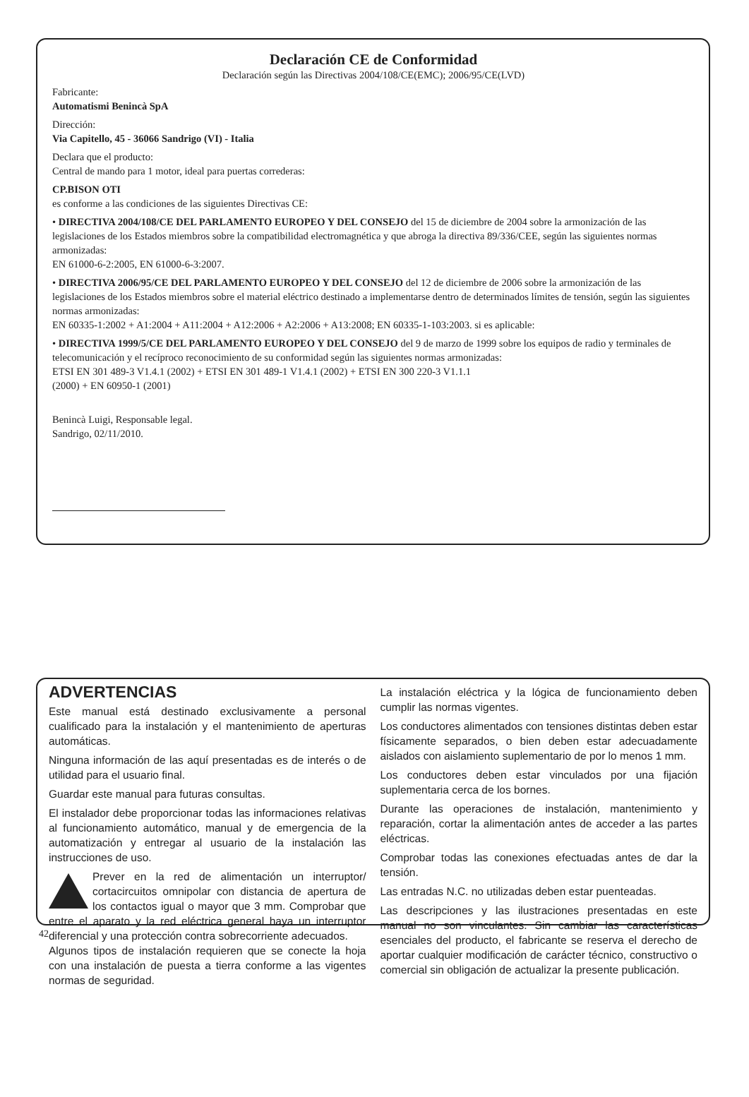Declaración CE de Conformidad
Declaración según las Directivas 2004/108/CE(EMC); 2006/95/CE(LVD)
Fabricante:
Automatismi Benincà SpA
Dirección:
Via Capitello, 45 - 36066 Sandrigo (VI) - Italia
Declara que el producto:
Central de mando para 1 motor, ideal para puertas correderas:
CP.BISON OTI
es conforme a las condiciones de las siguientes Directivas CE:
• DIRECTIVA 2004/108/CE DEL PARLAMENTO EUROPEO Y DEL CONSEJO del 15 de diciembre de 2004 sobre la armonización de las legislaciones de los Estados miembros sobre la compatibilidad electromagnética y que abroga la directiva 89/336/CEE, según las siguientes normas armonizadas:
EN 61000-6-2:2005, EN 61000-6-3:2007.
• DIRECTIVA 2006/95/CE DEL PARLAMENTO EUROPEO Y DEL CONSEJO del 12 de diciembre de 2006 sobre la armonización de las legislaciones de los Estados miembros sobre el material eléctrico destinado a implementarse dentro de determinados límites de tensión, según las siguientes normas armonizadas:
EN 60335-1:2002 + A1:2004 + A11:2004 + A12:2006 + A2:2006 + A13:2008; EN 60335-1-103:2003. si es aplicable:
• DIRECTIVA 1999/5/CE DEL PARLAMENTO EUROPEO Y DEL CONSEJO del 9 de marzo de 1999 sobre los equipos de radio y terminales de telecomunicación y el recíproco reconocimiento de su conformidad según las siguientes normas armonizadas:
ETSI EN 301 489-3 V1.4.1 (2002) + ETSI EN 301 489-1 V1.4.1 (2002) + ETSI EN 300 220-3 V1.1.1
(2000) + EN 60950-1 (2001)
Benincà Luigi, Responsable legal.
Sandrigo, 02/11/2010.
ADVERTENCIAS
Este manual está destinado exclusivamente a personal cualificado para la instalación y el mantenimiento de aperturas automáticas.
Ninguna información de las aquí presentadas es de interés o de utilidad para el usuario final.
Guardar este manual para futuras consultas.
El instalador debe proporcionar todas las informaciones relativas al funcionamiento automático, manual y de emergencia de la automatización y entregar al usuario de la instalación las instrucciones de uso.
Prever en la red de alimentación un interruptor/ cortacircuitos omnipolar con distancia de apertura de los contactos igual o mayor que 3 mm. Comprobar que entre el aparato y la red eléctrica general haya un interruptor diferencial y una protección contra sobrecorriente adecuados.
Algunos tipos de instalación requieren que se conecte la hoja con una instalación de puesta a tierra conforme a las vigentes normas de seguridad.
La instalación eléctrica y la lógica de funcionamiento deben cumplir las normas vigentes.
Los conductores alimentados con tensiones distintas deben estar físicamente separados, o bien deben estar adecuadamente aislados con aislamiento suplementario de por lo menos 1 mm.
Los conductores deben estar vinculados por una fijación suplementaria cerca de los bornes.
Durante las operaciones de instalación, mantenimiento y reparación, cortar la alimentación antes de acceder a las partes eléctricas.
Comprobar todas las conexiones efectuadas antes de dar la tensión.
Las entradas N.C. no utilizadas deben estar puenteadas.
Las descripciones y las ilustraciones presentadas en este manual no son vinculantes. Sin cambiar las características esenciales del producto, el fabricante se reserva el derecho de aportar cualquier modificación de carácter técnico, constructivo o comercial sin obligación de actualizar la presente publicación.
42